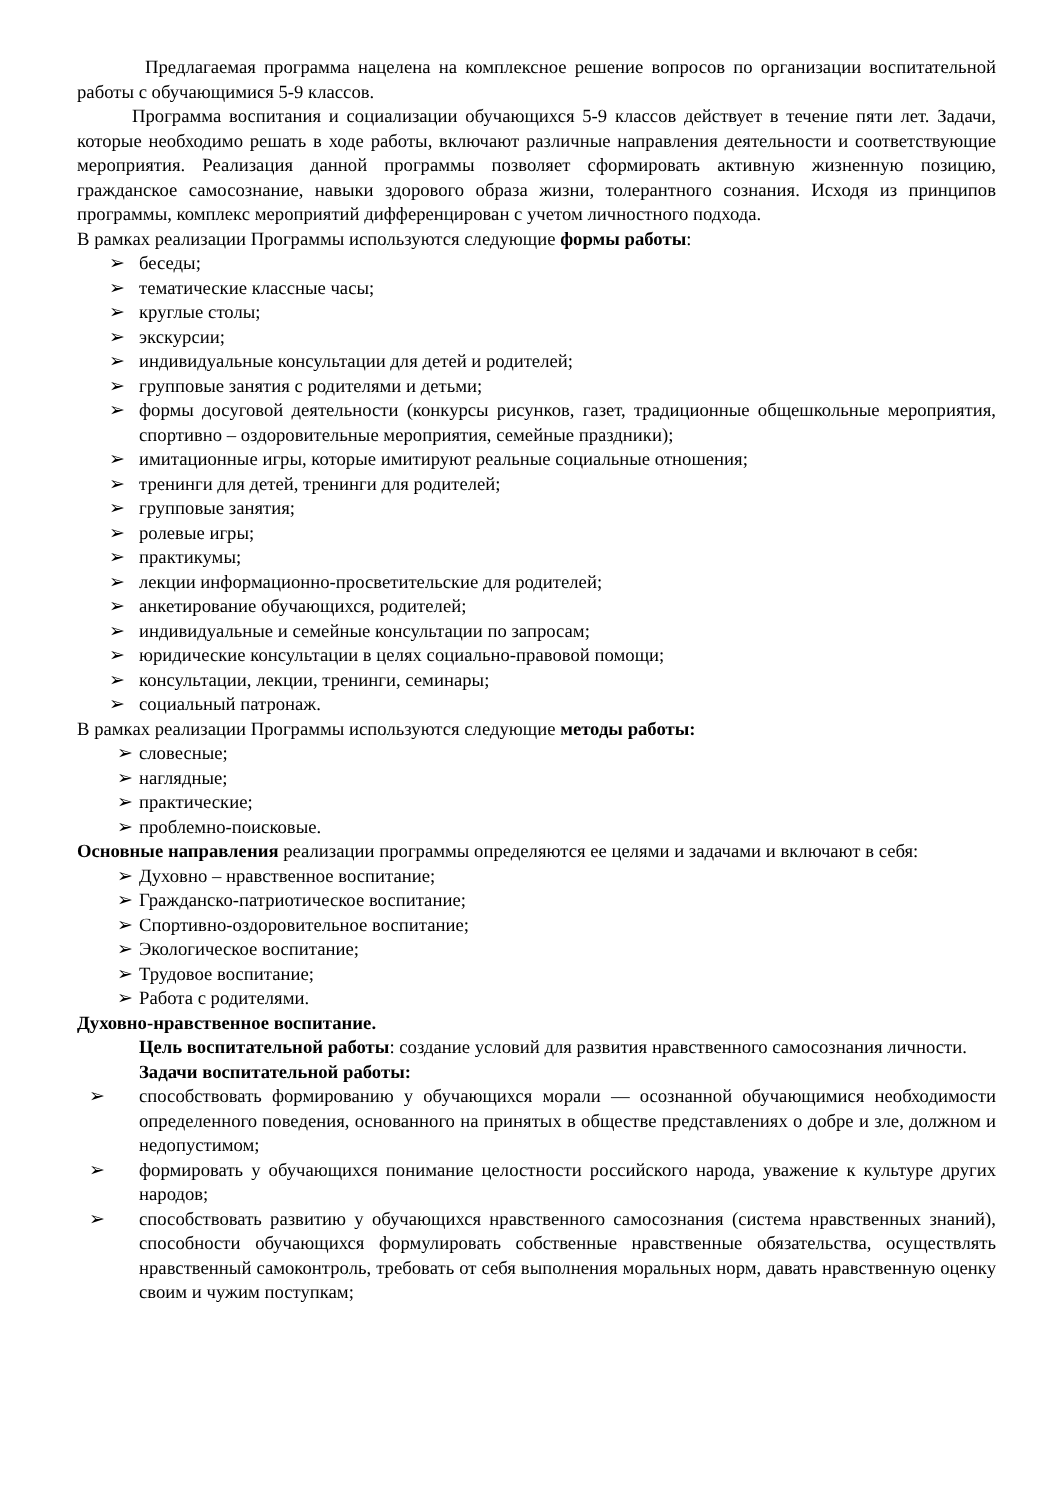Предлагаемая программа нацелена на комплексное решение вопросов по организации воспитательной работы с обучающимися 5-9 классов.
Программа воспитания и социализации обучающихся 5-9 классов действует в течение пяти лет. Задачи, которые необходимо решать в ходе работы, включают различные направления деятельности и соответствующие мероприятия. Реализация данной программы позволяет сформировать активную жизненную позицию, гражданское самосознание, навыки здорового образа жизни, толерантного сознания. Исходя из принципов программы, комплекс мероприятий дифференцирован с учетом личностного подхода.
В рамках реализации Программы используются следующие формы работы:
➢ беседы;
➢ тематические классные часы;
➢ круглые столы;
➢ экскурсии;
➢ индивидуальные консультации для детей и родителей;
➢ групповые занятия с родителями и детьми;
➢ формы досуговой деятельности (конкурсы рисунков, газет, традиционные общешкольные мероприятия, спортивно – оздоровительные мероприятия, семейные праздники);
➢ имитационные игры, которые имитируют реальные социальные отношения;
➢ тренинги для детей, тренинги для родителей;
➢ групповые занятия;
➢ ролевые игры;
➢ практикумы;
➢ лекции информационно-просветительские для родителей;
➢ анкетирование обучающихся, родителей;
➢ индивидуальные и семейные консультации по запросам;
➢ юридические консультации в целях социально-правовой помощи;
➢ консультации, лекции, тренинги, семинары;
➢ социальный патронаж.
В рамках реализации Программы используются следующие методы работы:
➢ словесные;
➢ наглядные;
➢ практические;
➢ проблемно-поисковые.
Основные направления реализации программы определяются ее целями и задачами и включают в себя:
➢ Духовно – нравственное воспитание;
➢ Гражданско-патриотическое воспитание;
➢ Спортивно-оздоровительное воспитание;
➢ Экологическое воспитание;
➢ Трудовое воспитание;
➢ Работа с родителями.
Духовно-нравственное воспитание.
Цель воспитательной работы: создание условий для развития нравственного самосознания личности.
Задачи воспитательной работы:
➢ способствовать формированию у обучающихся морали — осознанной обучающимися необходимости определенного поведения, основанного на принятых в обществе представлениях о добре и зле, должном и недопустимом;
➢ формировать у обучающихся понимание целостности российского народа, уважение к культуре других народов;
➢ способствовать развитию у обучающихся нравственного самосознания (система нравственных знаний), способности обучающихся формулировать собственные нравственные обязательства, осуществлять нравственный самоконтроль, требовать от себя выполнения моральных норм, давать нравственную оценку своим и чужим поступкам;